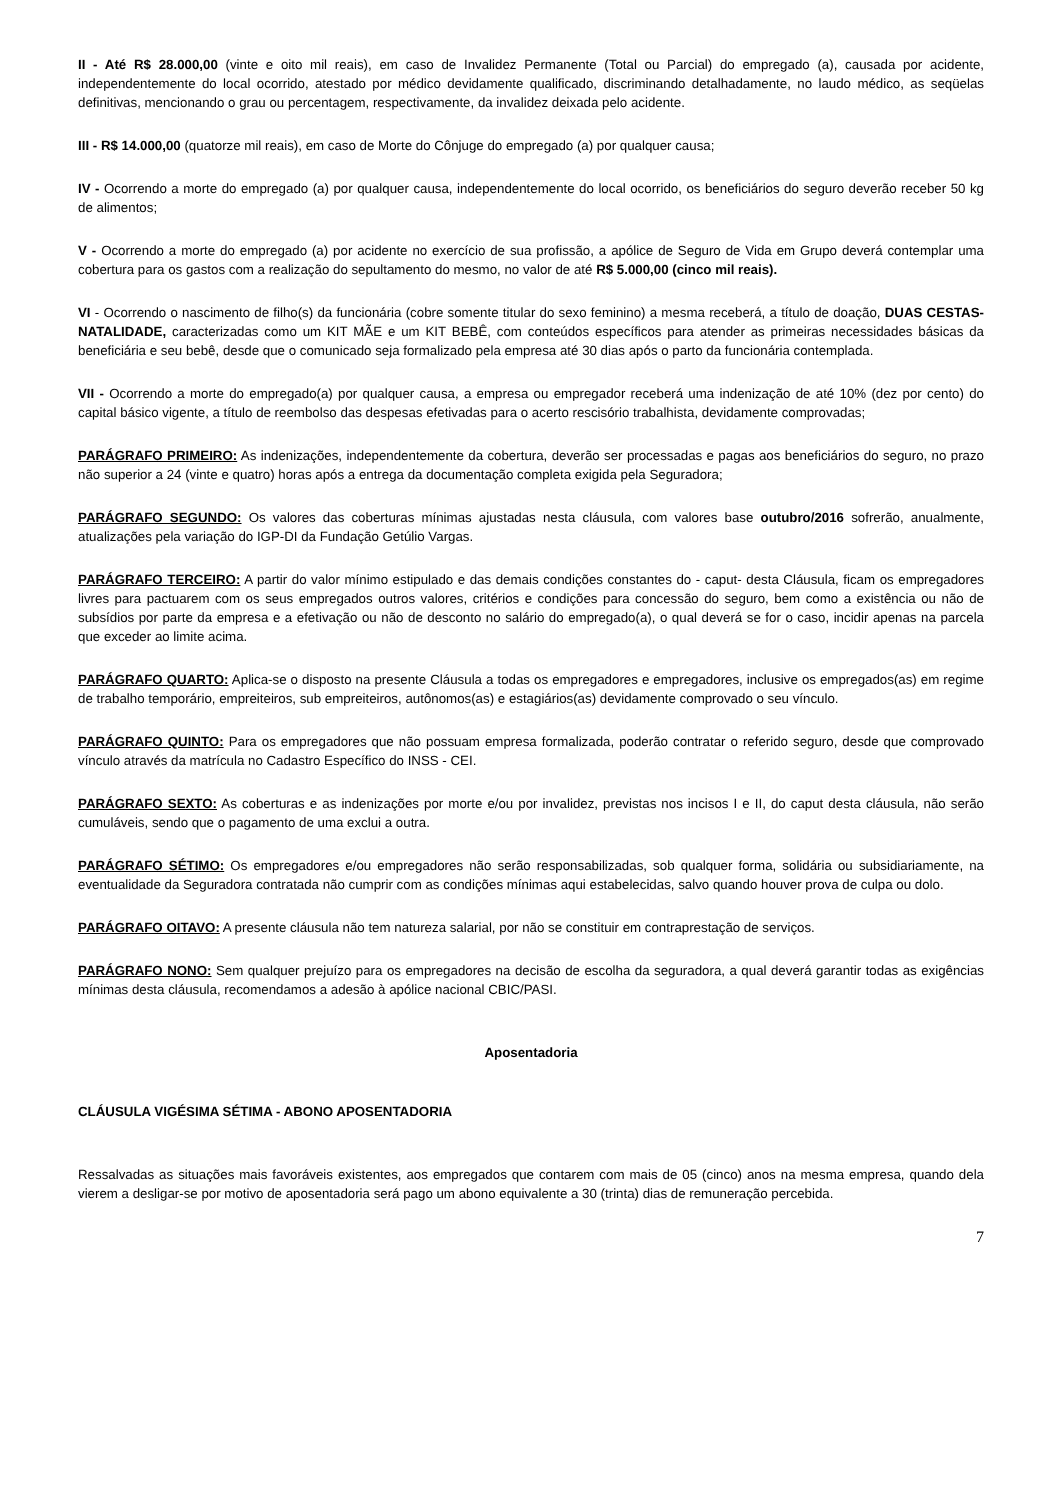II - Até R$ 28.000,00 (vinte e oito mil reais), em caso de Invalidez Permanente (Total ou Parcial) do empregado (a), causada por acidente, independentemente do local ocorrido, atestado por médico devidamente qualificado, discriminando detalhadamente, no laudo médico, as seqüelas definitivas, mencionando o grau ou percentagem, respectivamente, da invalidez deixada pelo acidente.
III - R$ 14.000,00 (quatorze mil reais), em caso de Morte do Cônjuge do empregado (a) por qualquer causa;
IV - Ocorrendo a morte do empregado (a) por qualquer causa, independentemente do local ocorrido, os beneficiários do seguro deverão receber 50 kg de alimentos;
V - Ocorrendo a morte do empregado (a) por acidente no exercício de sua profissão, a apólice de Seguro de Vida em Grupo deverá contemplar uma cobertura para os gastos com a realização do sepultamento do mesmo, no valor de até R$ 5.000,00 (cinco mil reais).
VI - Ocorrendo o nascimento de filho(s) da funcionária (cobre somente titular do sexo feminino) a mesma receberá, a título de doação, DUAS CESTAS-NATALIDADE, caracterizadas como um KIT MÃE e um KIT BEBÊ, com conteúdos específicos para atender as primeiras necessidades básicas da beneficiária e seu bebê, desde que o comunicado seja formalizado pela empresa até 30 dias após o parto da funcionária contemplada.
VII - Ocorrendo a morte do empregado(a) por qualquer causa, a empresa ou empregador receberá uma indenização de até 10% (dez por cento) do capital básico vigente, a título de reembolso das despesas efetivadas para o acerto rescisório trabalhista, devidamente comprovadas;
PARÁGRAFO PRIMEIRO: As indenizações, independentemente da cobertura, deverão ser processadas e pagas aos beneficiários do seguro, no prazo não superior a 24 (vinte e quatro) horas após a entrega da documentação completa exigida pela Seguradora;
PARÁGRAFO SEGUNDO: Os valores das coberturas mínimas ajustadas nesta cláusula, com valores base outubro/2016 sofrerão, anualmente, atualizações pela variação do IGP-DI da Fundação Getúlio Vargas.
PARÁGRAFO TERCEIRO: A partir do valor mínimo estipulado e das demais condições constantes do - caput- desta Cláusula, ficam os empregadores livres para pactuarem com os seus empregados outros valores, critérios e condições para concessão do seguro, bem como a existência ou não de subsídios por parte da empresa e a efetivação ou não de desconto no salário do empregado(a), o qual deverá se for o caso, incidir apenas na parcela que exceder ao limite acima.
PARÁGRAFO QUARTO: Aplica-se o disposto na presente Cláusula a todas os empregadores e empregadores, inclusive os empregados(as) em regime de trabalho temporário, empreiteiros, sub empreiteiros, autônomos(as) e estagiários(as) devidamente comprovado o seu vínculo.
PARÁGRAFO QUINTO: Para os empregadores que não possuam empresa formalizada, poderão contratar o referido seguro, desde que comprovado vínculo através da matrícula no Cadastro Específico do INSS - CEI.
PARÁGRAFO SEXTO: As coberturas e as indenizações por morte e/ou por invalidez, previstas nos incisos I e II, do caput desta cláusula, não serão cumuláveis, sendo que o pagamento de uma exclui a outra.
PARÁGRAFO SÉTIMO: Os empregadores e/ou empregadores não serão responsabilizadas, sob qualquer forma, solidária ou subsidiariamente, na eventualidade da Seguradora contratada não cumprir com as condições mínimas aqui estabelecidas, salvo quando houver prova de culpa ou dolo.
PARÁGRAFO OITAVO: A presente cláusula não tem natureza salarial, por não se constituir em contraprestação de serviços.
PARÁGRAFO NONO: Sem qualquer prejuízo para os empregadores na decisão de escolha da seguradora, a qual deverá garantir todas as exigências mínimas desta cláusula, recomendamos a adesão à apólice nacional CBIC/PASI.
Aposentadoria
CLÁUSULA VIGÉSIMA SÉTIMA - ABONO APOSENTADORIA
Ressalvadas as situações mais favoráveis existentes, aos empregados que contarem com mais de 05 (cinco) anos na mesma empresa, quando dela vierem a desligar-se por motivo de aposentadoria será pago um abono equivalente a 30 (trinta) dias de remuneração percebida.
7